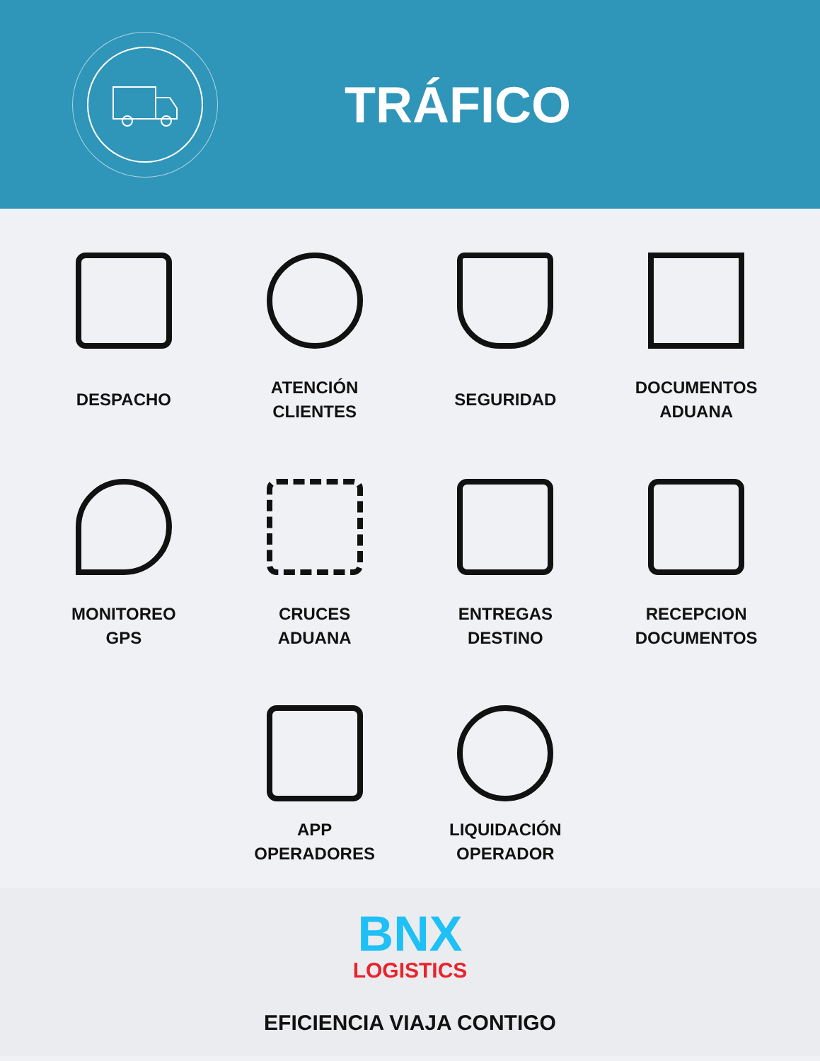TRÁFICO
DESPACHO
ATENCIÓN
CLIENTES
SEGURIDAD
DOCUMENTOS
ADUANA
MONITOREO
GPS
CRUCES
ADUANA
ENTREGAS
DESTINO
RECEPCION
DOCUMENTOS
APP
OPERADORES
LIQUIDACIÓN
OPERADOR
BNX
LOGISTICS
EFICIENCIA VIAJA CONTIGO